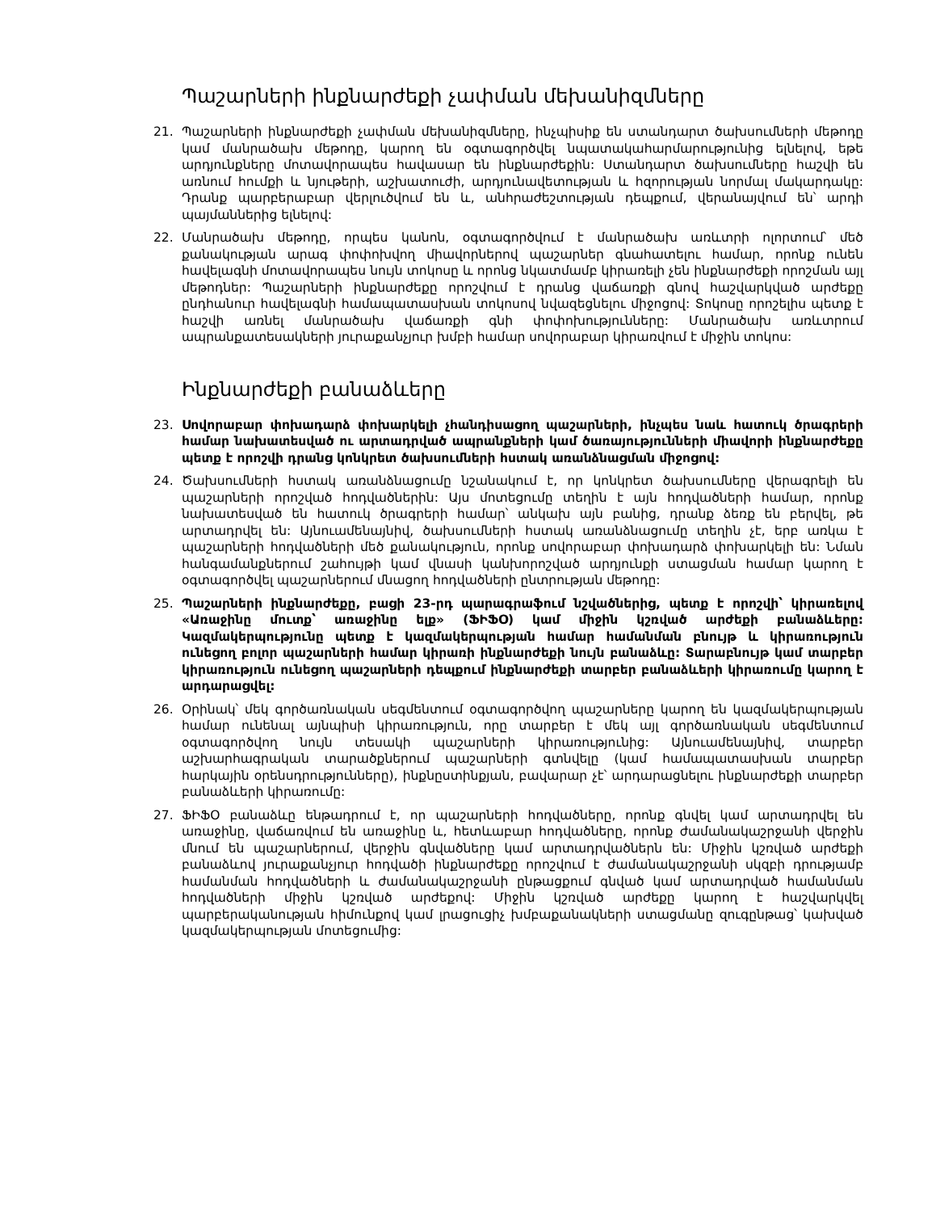Պաշարների ինքնարժեքի չափման մեխանիզմները
21. Պաշարների ինքնարժեքի չափման մեխանիզմները, ինչպիսիք են ստանդարտ ծախսումների մեթոդը կամ մանրածախ մեթոդը, կարող են օգտագործվել նպատակահարմարությունից ելնելով, եթե արդյունքները մոտավորապես հավասար են ինքնարժեքին: Ստանդարտ ծախսումները հաշվի են առնում հումքի և նյութերի, աշխատուժի, արդյունավետության և հզորության նորմալ մակարդակը: Դրանք պարբերաբար վերլուծվում են և, անհրաժեշտության դեպքում, վերանայվում են՝ արդի պայմաններից ելնելով:
22. Մանրածախ մեթոդը, որպես կանոն, օգտագործվում է մանրածախ առևտրի ոլորտում՝ մեծ քանակության արագ փոփոխվող միավորներով պաշարներ գնահատելու համար, որոնք ունեն հավելագնի մոտավորապես նույն տոկոսը և որոնց նկատմամբ կիրառելի չեն ինքնարժեքի որոշման այլ մեթոդներ: Պաշարների ինքնարժեքը որոշվում է դրանց վաճառքի գնով հաշվարկված արժեքը ընդհանուր հավելագնի համապատասխան տոկոսով նվազեցնելու միջոցով: Տոկոսը որոշելիս պետք է հաշվի առնել մանրածախ վաճառքի գնի փոփոխությունները: Մանրածախ առևտրում ապրանքատեսակների յուրաքանչյուր խմբի համար սովորաբար կիրառվում է միջին տոկոս:
Ինքնարժեքի բանաձևերը
23. Սովորաբար փոխադարձ փոխարկելի չհանդիսացող պաշարների, ինչպես նաև հատուկ ծրագրերի համար նախատեսված ու արտադրված ապրանքների կամ ծառայությունների միավորի ինքնարժեքը պետք է որոշվի դրանց կոնկրետ ծախսումների հստակ առանձնացման միջոցով:
24. Ծախսումների հստակ առանձնացումը նշանակում է, որ կոնկրետ ծախսումները վերագրելի են պաշարների որոշված հոդվածներին: Այս մոտեցումը տեղին է այն հոդվածների համար, որոնք նախատեսված են հատուկ ծրագրերի համար՝ անկախ այն բանից, դրանք ձեռք են բերվել, թե արտադրվել են: Այնուամենայնիվ, ծախսումների հստակ առանձնացումը տեղին չէ, երբ առկա է պաշարների հոդվածների մեծ քանակություն, որոնք սովորաբար փոխադարձ փոխարկելի են: Նման հանգամանքներում շահույթի կամ վնասի կանխորոշված արդյունքի ստացման համար կարող է օգտագործվել պաշարներում մնացող հոդվածների ընտրության մեթոդը:
25. Պաշարների ինքնարժեքը, բացի 23-րդ պարագրաֆում նշվածներից, պետք է որոշվի՝ կիրառելով «Առաջինը մուտք՝ առաջինը ելք» (ՖԻՖՕ) կամ միջին կշռված արժեքի բանաձևերը: Կազմակերպությունը պետք է կազմակերպության համար համանման բնույթ և կիրառություն ունեցող բոլոր պաշարների համար կիրառի ինքնարժեքի նույն բանաձևը: Տարաբնույթ կամ տարբեր կիրառություն ունեցող պաշարների դեպքում ինքնարժեքի տարբեր բանաձևերի կիրառումը կարող է արդարացվել:
26. Օրինակ՝ մեկ գործառնական սեգմենտում օգտագործվող պաշարները կարող են կազմակերպության համար ունենալ այնպիսի կիրառություն, որը տարբեր է մեկ այլ գործառնական սեգմենտում օգտագործվող նույն տեսակի պաշարների կիրառությունից: Այնուամենայնիվ, տարբեր աշխարհագրական տարածքներում պաշարների գտնվելը (կամ համապատասխան տարբեր հարկային օրենսդրությունները), ինքնըստինքյան, բավարար չէ՝ արդարացնելու ինքնարժեքի տարբեր բանաձևերի կիրառումը:
27. ՖԻՖՕ բանաձևը ենթադրում է, որ պաշարների հոդվածները, որոնք գնվել կամ արտադրվել են առաջինը, վաճառվում են առաջինը և, հետևաբար հոդվածները, որոնք ժամանակաշրջանի վերջին մնում են պաշարներում, վերջին գնվածները կամ արտադրվածներն են: Միջին կշռված արժեքի բանաձևով յուրաքանչյուր հոդվածի ինքնարժեքը որոշվում է ժամանակաշրջանի սկզբի դրությամբ համանման հոդվածների և ժամանակաշրջանի ընթացքում գնված կամ արտադրված համանման հոդվածների միջին կշռված արժեքով: Միջին կշռված արժեքը կարող է հաշվարկվել պարբերականության հիմունքով կամ լրացուցիչ խմբաքանակների ստացմանը զուգընթաց՝ կախված կազմակերպության մոտեցումից: